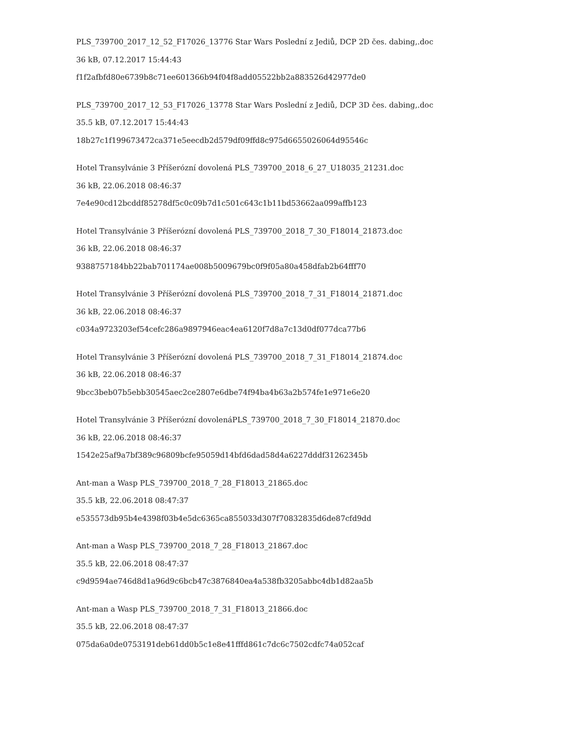PLS_739700_2017_12_52_F17026_13776 Star Wars Poslední z Jediů, DCP 2D čes. dabing,.doc
36 kB, 07.12.2017 15:44:43
f1f2afbfd80e6739b8c71ee601366b94f04f8add05522bb2a883526d42977de0
PLS_739700_2017_12_53_F17026_13778 Star Wars Poslední z Jediů, DCP 3D čes. dabing,.doc
35.5 kB, 07.12.2017 15:44:43
18b27c1f199673472ca371e5eecdb2d579df09ffd8c975d6655026064d95546c
Hotel Transylvánie 3 Příšerózní dovolená PLS_739700_2018_6_27_U18035_21231.doc
36 kB, 22.06.2018 08:46:37
7e4e90cd12bcddf85278df5c0c09b7d1c501c643c1b11bd53662aa099affb123
Hotel Transylvánie 3 Příšerózní dovolená PLS_739700_2018_7_30_F18014_21873.doc
36 kB, 22.06.2018 08:46:37
9388757184bb22bab701174ae008b5009679bc0f9f05a80a458dfab2b64fff70
Hotel Transylvánie 3 Příšerózní dovolená PLS_739700_2018_7_31_F18014_21871.doc
36 kB, 22.06.2018 08:46:37
c034a9723203ef54cefc286a9897946eac4ea6120f7d8a7c13d0df077dca77b6
Hotel Transylvánie 3 Příšerózní dovolená PLS_739700_2018_7_31_F18014_21874.doc
36 kB, 22.06.2018 08:46:37
9bcc3beb07b5ebb30545aec2ce2807e6dbe74f94ba4b63a2b574fe1e971e6e20
Hotel Transylvánie 3 Příšerózní dovolenáPLS_739700_2018_7_30_F18014_21870.doc
36 kB, 22.06.2018 08:46:37
1542e25af9a7bf389c96809bcfe95059d14bfd6dad58d4a6227dddf31262345b
Ant-man a Wasp PLS_739700_2018_7_28_F18013_21865.doc
35.5 kB, 22.06.2018 08:47:37
e535573db95b4e4398f03b4e5dc6365ca855033d307f70832835d6de87cfd9dd
Ant-man a Wasp PLS_739700_2018_7_28_F18013_21867.doc
35.5 kB, 22.06.2018 08:47:37
c9d9594ae746d8d1a96d9c6bcb47c3876840ea4a538fb3205abbc4db1d82aa5b
Ant-man a Wasp PLS_739700_2018_7_31_F18013_21866.doc
35.5 kB, 22.06.2018 08:47:37
075da6a0de0753191deb61dd0b5c1e8e41fffd861c7dc6c7502cdfc74a052caf